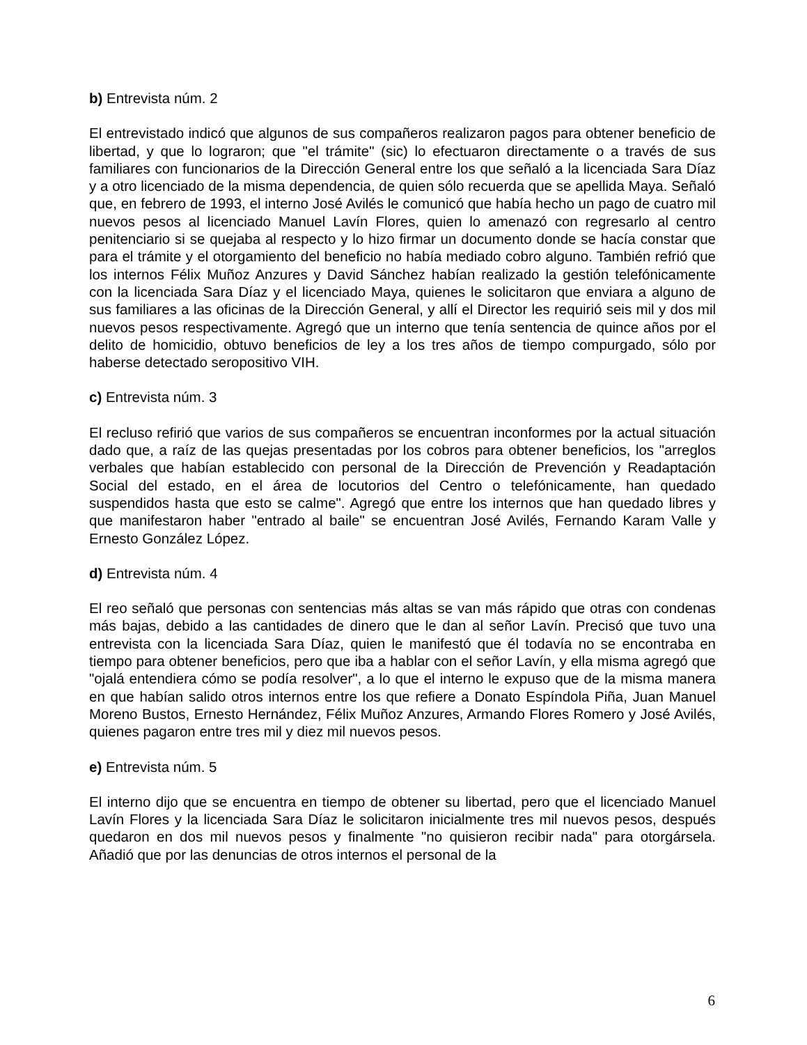b) Entrevista núm. 2
El entrevistado indicó que algunos de sus compañeros realizaron pagos para obtener beneficio de libertad, y que lo lograron; que "el trámite" (sic) lo efectuaron directamente o a través de sus familiares con funcionarios de la Dirección General entre los que señaló a la licenciada Sara Díaz y a otro licenciado de la misma dependencia, de quien sólo recuerda que se apellida Maya. Señaló que, en febrero de 1993, el interno José Avilés le comunicó que había hecho un pago de cuatro mil nuevos pesos al licenciado Manuel Lavín Flores, quien lo amenazó con regresarlo al centro penitenciario si se quejaba al respecto y lo hizo firmar un documento donde se hacía constar que para el trámite y el otorgamiento del beneficio no había mediado cobro alguno. También refrió que los internos Félix Muñoz Anzures y David Sánchez habían realizado la gestión telefónicamente con la licenciada Sara Díaz y el licenciado Maya, quienes le solicitaron que enviara a alguno de sus familiares a las oficinas de la Dirección General, y allí el Director les requirió seis mil y dos mil nuevos pesos respectivamente. Agregó que un interno que tenía sentencia de quince años por el delito de homicidio, obtuvo beneficios de ley a los tres años de tiempo compurgado, sólo por haberse detectado seropositivo VIH.
c) Entrevista núm. 3
El recluso refirió que varios de sus compañeros se encuentran inconformes por la actual situación dado que, a raíz de las quejas presentadas por los cobros para obtener beneficios, los "arreglos verbales que habían establecido con personal de la Dirección de Prevención y Readaptación Social del estado, en el área de locutorios del Centro o telefónicamente, han quedado suspendidos hasta que esto se calme". Agregó que entre los internos que han quedado libres y que manifestaron haber "entrado al baile" se encuentran José Avilés, Fernando Karam Valle y Ernesto González López.
d) Entrevista núm. 4
El reo señaló que personas con sentencias más altas se van más rápido que otras con condenas más bajas, debido a las cantidades de dinero que le dan al señor Lavín. Precisó que tuvo una entrevista con la licenciada Sara Díaz, quien le manifestó que él todavía no se encontraba en tiempo para obtener beneficios, pero que iba a hablar con el señor Lavín, y ella misma agregó que "ojalá entendiera cómo se podía resolver", a lo que el interno le expuso que de la misma manera en que habían salido otros internos entre los que refiere a Donato Espíndola Piña, Juan Manuel Moreno Bustos, Ernesto Hernández, Félix Muñoz Anzures, Armando Flores Romero y José Avilés, quienes pagaron entre tres mil y diez mil nuevos pesos.
e) Entrevista núm. 5
El interno dijo que se encuentra en tiempo de obtener su libertad, pero que el licenciado Manuel Lavín Flores y la licenciada Sara Díaz le solicitaron inicialmente tres mil nuevos pesos, después quedaron en dos mil nuevos pesos y finalmente "no quisieron recibir nada" para otorgársela. Añadió que por las denuncias de otros internos el personal de la
6